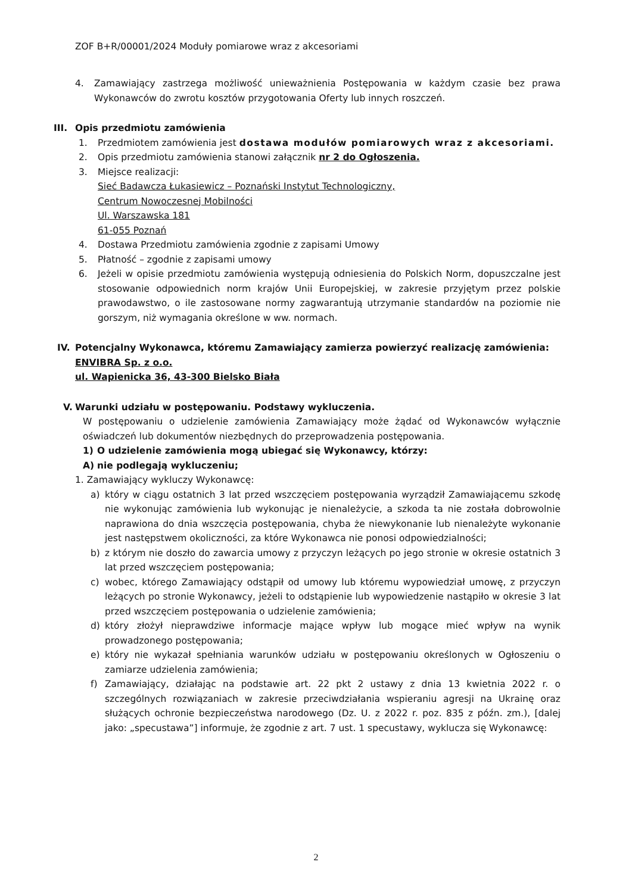ZOF B+R/00001/2024 Moduły pomiarowe wraz z akcesoriami
4. Zamawiający zastrzega możliwość unieważnienia Postępowania w każdym czasie bez prawa Wykonawców do zwrotu kosztów przygotowania Oferty lub innych roszczeń.
III. Opis przedmiotu zamówienia
1. Przedmiotem zamówienia jest dostawa modułów pomiarowych wraz z akcesoriami.
2. Opis przedmiotu zamówienia stanowi załącznik nr 2 do Ogłoszenia.
3. Miejsce realizacji:
Sieć Badawcza Łukasiewicz – Poznański Instytut Technologiczny,
Centrum Nowoczesnej Mobilności
Ul. Warszawska 181
61-055 Poznań
4. Dostawa Przedmiotu zamówienia zgodnie z zapisami Umowy
5. Płatność – zgodnie z zapisami umowy
6. Jeżeli w opisie przedmiotu zamówienia występują odniesienia do Polskich Norm, dopuszczalne jest stosowanie odpowiednich norm krajów Unii Europejskiej, w zakresie przyjętym przez polskie prawodawstwo, o ile zastosowane normy zagwarantują utrzymanie standardów na poziomie nie gorszym, niż wymagania określone w ww. normach.
IV. Potencjalny Wykonawca, któremu Zamawiający zamierza powierzyć realizację zamówienia:
ENVIBRA Sp. z o.o.
ul. Wapienicka 36, 43-300 Bielsko Biała
V. Warunki udziału w postępowaniu. Podstawy wykluczenia.
W postępowaniu o udzielenie zamówienia Zamawiający może żądać od Wykonawców wyłącznie oświadczeń lub dokumentów niezbędnych do przeprowadzenia postępowania.
1) O udzielenie zamówienia mogą ubiegać się Wykonawcy, którzy:
A) nie podlegają wykluczeniu;
1. Zamawiający wykluczy Wykonawcę:
a) który w ciągu ostatnich 3 lat przed wszczęciem postępowania wyrządził Zamawiającemu szkodę nie wykonując zamówienia lub wykonując je nienależycie, a szkoda ta nie została dobrowolnie naprawiona do dnia wszczęcia postępowania, chyba że niewykonanie lub nienależyte wykonanie jest następstwem okoliczności, za które Wykonawca nie ponosi odpowiedzialności;
b) z którym nie doszło do zawarcia umowy z przyczyn leżących po jego stronie w okresie ostatnich 3 lat przed wszczęciem postępowania;
c) wobec, którego Zamawiający odstąpił od umowy lub któremu wypowiedział umowę, z przyczyn leżących po stronie Wykonawcy, jeżeli to odstąpienie lub wypowiedzenie nastąpiło w okresie 3 lat przed wszczęciem postępowania o udzielenie zamówienia;
d) który złożył nieprawdziwe informacje mające wpływ lub mogące mieć wpływ na wynik prowadzonego postępowania;
e) który nie wykazał spełniania warunków udziału w postępowaniu określonych w Ogłoszeniu o zamiarze udzielenia zamówienia;
f) Zamawiający, działając na podstawie art. 22 pkt 2 ustawy z dnia 13 kwietnia 2022 r. o szczególnych rozwiązaniach w zakresie przeciwdziałania wspieraniu agresji na Ukrainę oraz służących ochronie bezpieczeństwa narodowego (Dz. U. z 2022 r. poz. 835 z późn. zm.), [dalej jako: „specustawa”] informuje, że zgodnie z art. 7 ust. 1 specustawy, wyklucza się Wykonawcę:
2